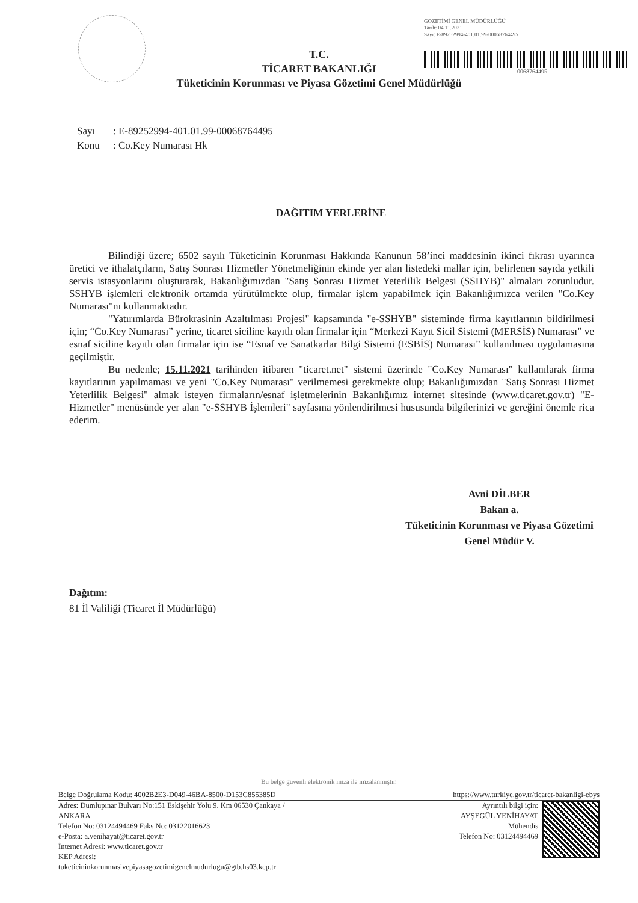GOZETİMİ GENEL MÜDÜRLÜĞÜ
Tarih: 04.11.2021
Sayı: E-89252994-401.01.99-00068764495
0068764495
T.C.
TİCARET BAKANLIĞI
Tüketicinin Korunması ve Piyasa Gözetimi Genel Müdürlüğü
Sayı: E-89252994-401.01.99-00068764495
Konu: Co.Key Numarası Hk
DAĞITIM YERLERİNE
Bilindiği üzere; 6502 sayılı Tüketicinin Korunması Hakkında Kanunun 58’inci maddesinin ikinci fıkrası uyarınca üretici ve ithalatçıların, Satış Sonrası Hizmetler Yönetmeliğinin ekinde yer alan listedeki mallar için, belirlenen sayıda yetkili servis istasyonlarını oluşturarak, Bakanlığımızdan "Satış Sonrası Hizmet Yeterlilik Belgesi (SSHYB)" almaları zorunludur. SSHYB işlemleri elektronik ortamda yürütülmekte olup, firmalar işlem yapabilmek için Bakanlığımızca verilen "Co.Key Numarası"nı kullanmaktadır.
"Yatırımlarda Bürokrasinin Azaltılması Projesi" kapsamında "e-SSHYB" sisteminde firma kayıtlarının bildirilmesi için; “Co.Key Numarası” yerine, ticaret siciline kayıtlı olan firmalar için “Merkezi Kayıt Sicil Sistemi (MERSİS) Numarası” ve esnaf siciline kayıtlı olan firmalar için ise “Esnaf ve Sanatkarlar Bilgi Sistemi (ESBİS) Numarası” kullanılması uygulamasına geçilmiştir.
Bu nedenle; 15.11.2021 tarihinden itibaren "ticaret.net" sistemi üzerinde "Co.Key Numarası" kullanılarak firma kayıtlarının yapılmaması ve yeni "Co.Key Numarası" verilmemesi gerekmekte olup; Bakanlığımızdan "Satış Sonrası Hizmet Yeterlilik Belgesi" almak isteyen firmaların/esnaf işletmelerinin Bakanlığımız internet sitesinde (www.ticaret.gov.tr) "E-Hizmetler" menüsünde yer alan "e-SSHYB İşlemleri" sayfasına yönlendirilmesi hususunda bilgilerinizi ve gereğini önemle rica ederim.
Avni DİLBER
Bakan a.
Tüketicinin Korunması ve Piyasa Gözetimi
Genel Müdür V.
Dağıtım:
81 İl Valiliği (Ticaret İl Müdürlüğü)
Bu belge güvenli elektronik imza ile imzalanmıştır.
Belge Doğrulama Kodu: 4002B2E3-D049-46BA-8500-D153C855385D https://www.turkiye.gov.tr/ticaret-bakanligi-ebys
Adres: Dumlupınar Bulvarı No:151 Eskişehir Yolu 9. Km 06530 Çankaya /
ANKARA
Telefon No: 03124494469 Faks No: 03122016623
e-Posta: a.yenihayat@ticaret.gov.tr
İnternet Adresi: www.ticaret.gov.tr
KEP Adresi:
tuketicininkorunmasivepiyasagozetimigenelmudurlugu@gtb.hs03.kep.tr
Ayrıntılı bilgi için:
AYŞEGÜL YENİHAYAT
Mühendis
Telefon No: 03124494469